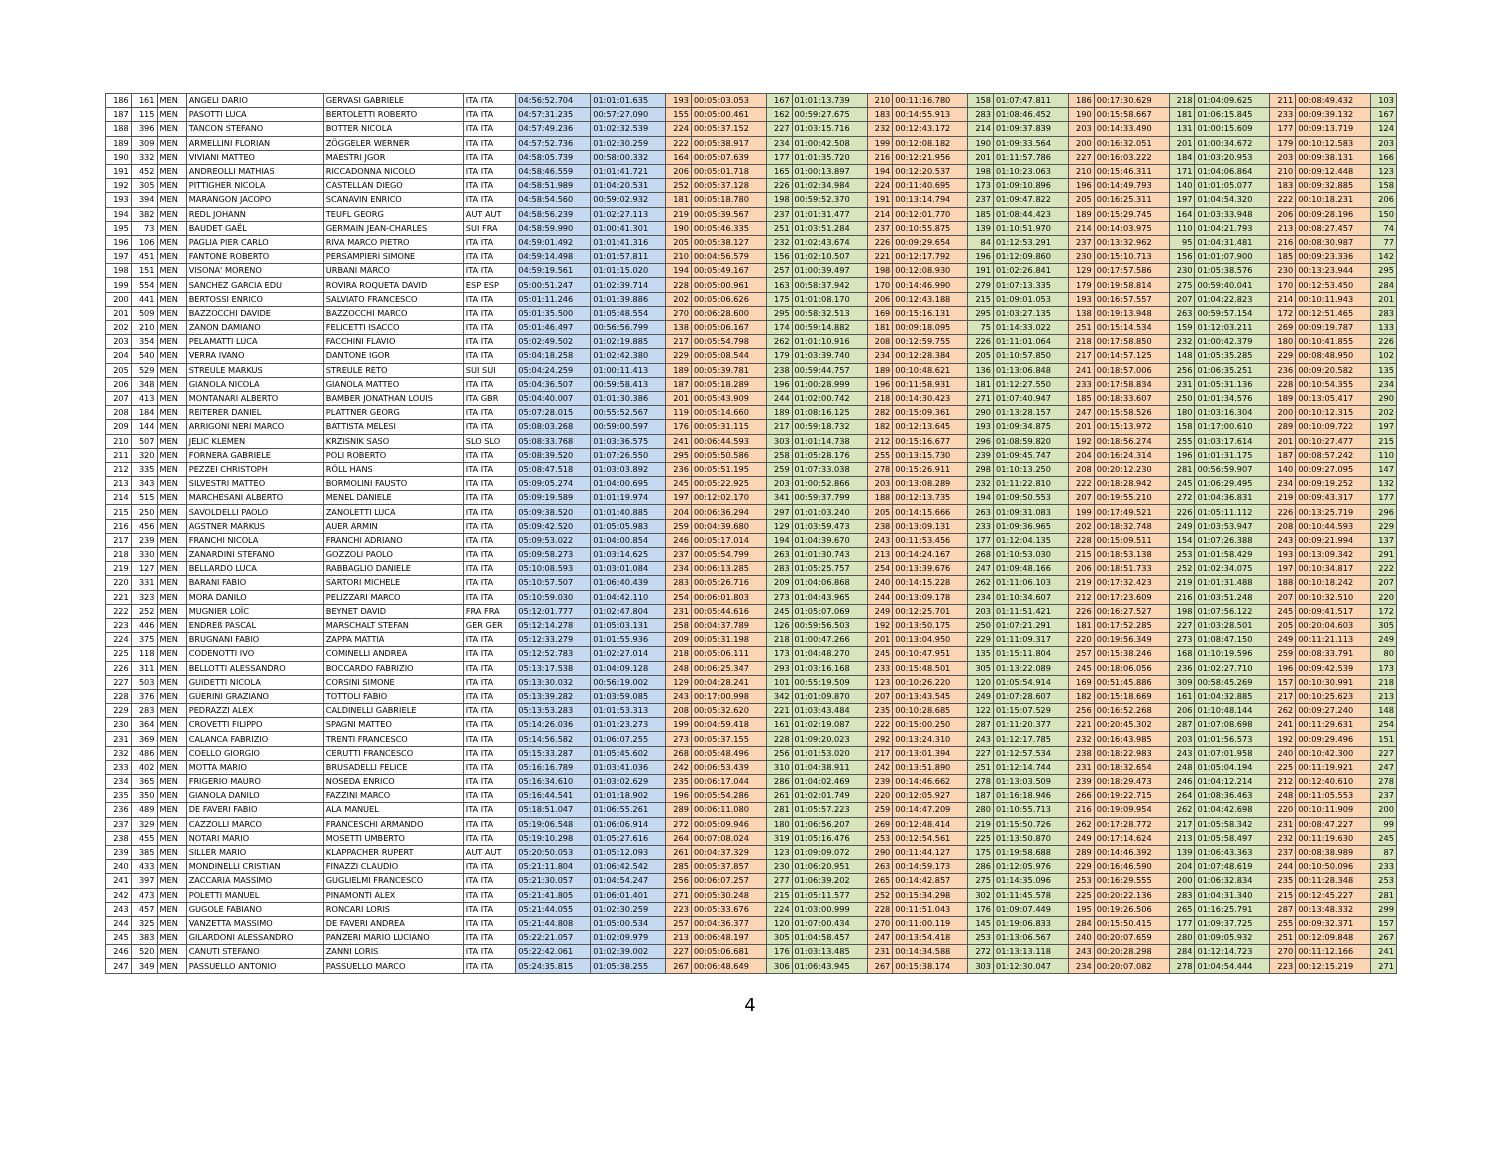| 186 | 161 | MEN | ANGELI DARIO | GERVASI GABRIELE | ITA ITA | 04:56:52.704 | 01:01:01.635 | 193 | 00:05:03.053 | 167 | 01:01:13.739 | 210 | 00:11:16.780 | 158 | 01:07:47.811 | 186 | 00:17:30.629 | 218 | 01:04:09.625 | 211 | 00:08:49.432 | 103 |
| 187 | 115 | MEN | PASOTTI LUCA | BERTOLETTI ROBERTO | ITA ITA | 04:57:31.235 | 00:57:27.090 | 155 | 00:05:00.461 | 162 | 00:59:27.675 | 183 | 00:14:55.913 | 283 | 01:08:46.452 | 190 | 00:15:58.667 | 181 | 01:06:15.845 | 233 | 00:09:39.132 | 167 |
| 188 | 396 | MEN | TANCON STEFANO | BOTTER NICOLA | ITA ITA | 04:57:49.236 | 01:02:32.539 | 224 | 00:05:37.152 | 227 | 01:03:15.716 | 232 | 00:12:43.172 | 214 | 01:09:37.839 | 203 | 00:14:33.490 | 131 | 01:00:15.609 | 177 | 00:09:13.719 | 124 |
| 189 | 309 | MEN | ARMELLINI FLORIAN | ZÖGGELER WERNER | ITA ITA | 04:57:52.736 | 01:02:30.259 | 222 | 00:05:38.917 | 234 | 01:00:42.508 | 199 | 00:12:08.182 | 190 | 01:09:33.564 | 200 | 00:16:32.051 | 201 | 01:00:34.672 | 179 | 00:10:12.583 | 203 |
| 190 | 332 | MEN | VIVIANI MATTEO | MAESTRI JGOR | ITA ITA | 04:58:05.739 | 00:58:00.332 | 164 | 00:05:07.639 | 177 | 01:01:35.720 | 216 | 00:12:21.956 | 201 | 01:11:57.786 | 227 | 00:16:03.222 | 184 | 01:03:20.953 | 203 | 00:09:38.131 | 166 |
| 191 | 452 | MEN | ANDREOLLI MATHIAS | RICCADONNA NICOLO | ITA ITA | 04:58:46.559 | 01:01:41.721 | 206 | 00:05:01.718 | 165 | 01:00:13.897 | 194 | 00:12:20.537 | 198 | 01:10:23.063 | 210 | 00:15:46.311 | 171 | 01:04:06.864 | 210 | 00:09:12.448 | 123 |
| 192 | 305 | MEN | PITTIGHER NICOLA | CASTELLAN DIEGO | ITA ITA | 04:58:51.989 | 01:04:20.531 | 252 | 00:05:37.128 | 226 | 01:02:34.984 | 224 | 00:11:40.695 | 173 | 01:09:10.896 | 196 | 00:14:49.793 | 140 | 01:01:05.077 | 183 | 00:09:32.885 | 158 |
| 193 | 394 | MEN | MARANGON JACOPO | SCANAVIN ENRICO | ITA ITA | 04:58:54.560 | 00:59:02.932 | 181 | 00:05:18.780 | 198 | 00:59:52.370 | 191 | 00:13:14.794 | 237 | 01:09:47.822 | 205 | 00:16:25.311 | 197 | 01:04:54.320 | 222 | 00:10:18.231 | 206 |
| 194 | 382 | MEN | REDL JOHANN | TEUFL GEORG | AUT AUT | 04:58:56.239 | 01:02:27.113 | 219 | 00:05:39.567 | 237 | 01:01:31.477 | 214 | 00:12:01.770 | 185 | 01:08:44.423 | 189 | 00:15:29.745 | 164 | 01:03:33.948 | 206 | 00:09:28.196 | 150 |
| 195 | 73 | MEN | BAUDET GAËL | GERMAIN JEAN-CHARLES | SUI FRA | 04:58:59.990 | 01:00:41.301 | 190 | 00:05:46.335 | 251 | 01:03:51.284 | 237 | 00:10:55.875 | 139 | 01:10:51.970 | 214 | 00:14:03.975 | 110 | 01:04:21.793 | 213 | 00:08:27.457 | 74 |
| 196 | 106 | MEN | PAGLIA PIER CARLO | RIVA MARCO PIETRO | ITA ITA | 04:59:01.492 | 01:01:41.316 | 205 | 00:05:38.127 | 232 | 01:02:43.674 | 226 | 00:09:29.654 | 84 | 01:12:53.291 | 237 | 00:13:32.962 | 95 | 01:04:31.481 | 216 | 00:08:30.987 | 77 |
| 197 | 451 | MEN | FANTONE ROBERTO | PERSAMPIERI SIMONE | ITA ITA | 04:59:14.498 | 01:01:57.811 | 210 | 00:04:56.579 | 156 | 01:02:10.507 | 221 | 00:12:17.792 | 196 | 01:12:09.860 | 230 | 00:15:10.713 | 156 | 01:01:07.900 | 185 | 00:09:23.336 | 142 |
| 198 | 151 | MEN | VISONA' MORENO | URBANI MARCO | ITA ITA | 04:59:19.561 | 01:01:15.020 | 194 | 00:05:49.167 | 257 | 01:00:39.497 | 198 | 00:12:08.930 | 191 | 01:02:26.841 | 129 | 00:17:57.586 | 230 | 01:05:38.576 | 230 | 00:13:23.944 | 295 |
| 199 | 554 | MEN | SANCHEZ GARCIA EDU | ROVIRA ROQUETA DAVID | ESP ESP | 05:00:51.247 | 01:02:39.714 | 228 | 00:05:00.961 | 163 | 00:58:37.942 | 170 | 00:14:46.990 | 279 | 01:07:13.335 | 179 | 00:19:58.814 | 275 | 00:59:40.041 | 170 | 00:12:53.450 | 284 |
| 200 | 441 | MEN | BERTOSSI ENRICO | SALVIATO FRANCESCO | ITA ITA | 05:01:11.246 | 01:01:39.886 | 202 | 00:05:06.626 | 175 | 01:01:08.170 | 206 | 00:12:43.188 | 215 | 01:09:01.053 | 193 | 00:16:57.557 | 207 | 01:04:22.823 | 214 | 00:10:11.943 | 201 |
| 201 | 509 | MEN | BAZZOCCHI DAVIDE | BAZZOCCHI MARCO | ITA ITA | 05:01:35.500 | 01:05:48.554 | 270 | 00:06:28.600 | 295 | 00:58:32.513 | 169 | 00:15:16.131 | 295 | 01:03:27.135 | 138 | 00:19:13.948 | 263 | 00:59:57.154 | 172 | 00:12:51.465 | 283 |
| 202 | 210 | MEN | ZANON DAMIANO | FELICETTI ISACCO | ITA ITA | 05:01:46.497 | 00:56:56.799 | 138 | 00:05:06.167 | 174 | 00:59:14.882 | 181 | 00:09:18.095 | 75 | 01:14:33.022 | 251 | 00:15:14.534 | 159 | 01:12:03.211 | 269 | 00:09:19.787 | 133 |
| 203 | 354 | MEN | PELAMATTI LUCA | FACCHINI FLAVIO | ITA ITA | 05:02:49.502 | 01:02:19.885 | 217 | 00:05:54.798 | 262 | 01:01:10.916 | 208 | 00:12:59.755 | 226 | 01:11:01.064 | 218 | 00:17:58.850 | 232 | 01:00:42.379 | 180 | 00:10:41.855 | 226 |
| 204 | 540 | MEN | VERRA IVANO | DANTONE IGOR | ITA ITA | 05:04:18.258 | 01:02:42.380 | 229 | 00:05:08.544 | 179 | 01:03:39.740 | 234 | 00:12:28.384 | 205 | 01:10:57.850 | 217 | 00:14:57.125 | 148 | 01:05:35.285 | 229 | 00:08:48.950 | 102 |
| 205 | 529 | MEN | STREULE MARKUS | STREULE RETO | SUI SUI | 05:04:24.259 | 01:00:11.413 | 189 | 00:05:39.781 | 238 | 00:59:44.757 | 189 | 00:10:48.621 | 136 | 01:13:06.848 | 241 | 00:18:57.006 | 256 | 01:06:35.251 | 236 | 00:09:20.582 | 135 |
| 206 | 348 | MEN | GIANOLA NICOLA | GIANOLA MATTEO | ITA ITA | 05:04:36.507 | 00:59:58.413 | 187 | 00:05:18.289 | 196 | 01:00:28.999 | 196 | 00:11:58.931 | 181 | 01:12:27.550 | 233 | 00:17:58.834 | 231 | 01:05:31.136 | 228 | 00:10:54.355 | 234 |
| 207 | 413 | MEN | MONTANARI ALBERTO | BAMBER JONATHAN LOUIS | ITA GBR | 05:04:40.007 | 01:01:30.386 | 201 | 00:05:43.909 | 244 | 01:02:00.742 | 218 | 00:14:30.423 | 271 | 01:07:40.947 | 185 | 00:18:33.607 | 250 | 01:01:34.576 | 189 | 00:13:05.417 | 290 |
| 208 | 184 | MEN | REITERER DANIEL | PLATTNER GEORG | ITA ITA | 05:07:28.015 | 00:55:52.567 | 119 | 00:05:14.660 | 189 | 01:08:16.125 | 282 | 00:15:09.361 | 290 | 01:13:28.157 | 247 | 00:15:58.526 | 180 | 01:03:16.304 | 200 | 00:10:12.315 | 202 |
| 209 | 144 | MEN | ARRIGONI NERI MARCO | BATTISTA MELESI | ITA ITA | 05:08:03.268 | 00:59:00.597 | 176 | 00:05:31.115 | 217 | 00:59:18.732 | 182 | 00:12:13.645 | 193 | 01:09:34.875 | 201 | 00:15:13.972 | 158 | 01:17:00.610 | 289 | 00:10:09.722 | 197 |
| 210 | 507 | MEN | JELIC KLEMEN | KRZISNIK SASO | SLO SLO | 05:08:33.768 | 01:03:36.575 | 241 | 00:06:44.593 | 303 | 01:01:14.738 | 212 | 00:15:16.677 | 296 | 01:08:59.820 | 192 | 00:18:56.274 | 255 | 01:03:17.614 | 201 | 00:10:27.477 | 215 |
| 211 | 320 | MEN | FORNERA GABRIELE | POLI ROBERTO | ITA ITA | 05:08:39.520 | 01:07:26.550 | 295 | 00:05:50.586 | 258 | 01:05:28.176 | 255 | 00:13:15.730 | 239 | 01:09:45.747 | 204 | 00:16:24.314 | 196 | 01:01:31.175 | 187 | 00:08:57.242 | 110 |
| 212 | 335 | MEN | PEZZEI CHRISTOPH | RÖLL HANS | ITA ITA | 05:08:47.518 | 01:03:03.892 | 236 | 00:05:51.195 | 259 | 01:07:33.038 | 278 | 00:15:26.911 | 298 | 01:10:13.250 | 208 | 00:20:12.230 | 281 | 00:56:59.907 | 140 | 00:09:27.095 | 147 |
| 213 | 343 | MEN | SILVESTRI MATTEO | BORMOLINI FAUSTO | ITA ITA | 05:09:05.274 | 01:04:00.695 | 245 | 00:05:22.925 | 203 | 01:00:52.866 | 203 | 00:13:08.289 | 232 | 01:11:22.810 | 222 | 00:18:28.942 | 245 | 01:06:29.495 | 234 | 00:09:19.252 | 132 |
| 214 | 515 | MEN | MARCHESANI ALBERTO | MENEL DANIELE | ITA ITA | 05:09:19.589 | 01:01:19.974 | 197 | 00:12:02.170 | 341 | 00:59:37.799 | 188 | 00:12:13.735 | 194 | 01:09:50.553 | 207 | 00:19:55.210 | 272 | 01:04:36.831 | 219 | 00:09:43.317 | 177 |
| 215 | 250 | MEN | SAVOLDELLI PAOLO | ZANOLETTI LUCA | ITA ITA | 05:09:38.520 | 01:01:40.885 | 204 | 00:06:36.294 | 297 | 01:01:03.240 | 205 | 00:14:15.666 | 263 | 01:09:31.083 | 199 | 00:17:49.521 | 226 | 01:05:11.112 | 226 | 00:13:25.719 | 296 |
| 216 | 456 | MEN | AGSTNER MARKUS | AUER ARMIN | ITA ITA | 05:09:42.520 | 01:05:05.983 | 259 | 00:04:39.680 | 129 | 01:03:59.473 | 238 | 00:13:09.131 | 233 | 01:09:36.965 | 202 | 00:18:32.748 | 249 | 01:03:53.947 | 208 | 00:10:44.593 | 229 |
| 217 | 239 | MEN | FRANCHI NICOLA | FRANCHI ADRIANO | ITA ITA | 05:09:53.022 | 01:04:00.854 | 246 | 00:05:17.014 | 194 | 01:04:39.670 | 243 | 00:11:53.456 | 177 | 01:12:04.135 | 228 | 00:15:09.511 | 154 | 01:07:26.388 | 243 | 00:09:21.994 | 137 |
| 218 | 330 | MEN | ZANARDINI STEFANO | GOZZOLI PAOLO | ITA ITA | 05:09:58.273 | 01:03:14.625 | 237 | 00:05:54.799 | 263 | 01:01:30.743 | 213 | 00:14:24.167 | 268 | 01:10:53.030 | 215 | 00:18:53.138 | 253 | 01:01:58.429 | 193 | 00:13:09.342 | 291 |
| 219 | 127 | MEN | BELLARDO LUCA | RABBAGLIO DANIELE | ITA ITA | 05:10:08.593 | 01:03:01.084 | 234 | 00:06:13.285 | 283 | 01:05:25.757 | 254 | 00:13:39.676 | 247 | 01:09:48.166 | 206 | 00:18:51.733 | 252 | 01:02:34.075 | 197 | 00:10:34.817 | 222 |
| 220 | 331 | MEN | BARANI FABIO | SARTORI MICHELE | ITA ITA | 05:10:57.507 | 01:06:40.439 | 283 | 00:05:26.716 | 209 | 01:04:06.868 | 240 | 00:14:15.228 | 262 | 01:11:06.103 | 219 | 00:17:32.423 | 219 | 01:01:31.488 | 188 | 00:10:18.242 | 207 |
| 221 | 323 | MEN | MORA DANILO | PELIZZARI MARCO | ITA ITA | 05:10:59.030 | 01:04:42.110 | 254 | 00:06:01.803 | 273 | 01:04:43.965 | 244 | 00:13:09.178 | 234 | 01:10:34.607 | 212 | 00:17:23.609 | 216 | 01:03:51.248 | 207 | 00:10:32.510 | 220 |
| 222 | 252 | MEN | MUGNIER LOÏC | BEYNET DAVID | FRA FRA | 05:12:01.777 | 01:02:47.804 | 231 | 00:05:44.616 | 245 | 01:05:07.069 | 249 | 00:12:25.701 | 203 | 01:11:51.421 | 226 | 00:16:27.527 | 198 | 01:07:56.122 | 245 | 00:09:41.517 | 172 |
| 223 | 446 | MEN | ENDREß PASCAL | MARSCHALT STEFAN | GER GER | 05:12:14.278 | 01:05:03.131 | 258 | 00:04:37.789 | 126 | 00:59:56.503 | 192 | 00:13:50.175 | 250 | 01:07:21.291 | 181 | 00:17:52.285 | 227 | 01:03:28.501 | 205 | 00:20:04.603 | 305 |
| 224 | 375 | MEN | BRUGNANI FABIO | ZAPPA MATTIA | ITA ITA | 05:12:33.279 | 01:01:55.936 | 209 | 00:05:31.198 | 218 | 01:00:47.266 | 201 | 00:13:04.950 | 229 | 01:11:09.317 | 220 | 00:19:56.349 | 273 | 01:08:47.150 | 249 | 00:11:21.113 | 249 |
| 225 | 118 | MEN | CODENOTTI IVO | COMINELLI ANDREA | ITA ITA | 05:12:52.783 | 01:02:27.014 | 218 | 00:05:06.111 | 173 | 01:04:48.270 | 245 | 00:10:47.951 | 135 | 01:15:11.804 | 257 | 00:15:38.246 | 168 | 01:10:19.596 | 259 | 00:08:33.791 | 80 |
| 226 | 311 | MEN | BELLOTTI ALESSANDRO | BOCCARDO FABRIZIO | ITA ITA | 05:13:17.538 | 01:04:09.128 | 248 | 00:06:25.347 | 293 | 01:03:16.168 | 233 | 00:15:48.501 | 305 | 01:13:22.089 | 245 | 00:18:06.056 | 236 | 01:02:27.710 | 196 | 00:09:42.539 | 173 |
| 227 | 503 | MEN | GUIDETTI NICOLA | CORSINI SIMONE | ITA ITA | 05:13:30.032 | 00:56:19.002 | 129 | 00:04:28.241 | 101 | 00:55:19.509 | 123 | 00:10:26.220 | 120 | 01:05:54.914 | 169 | 00:51:45.886 | 309 | 00:58:45.269 | 157 | 00:10:30.991 | 218 |
| 228 | 376 | MEN | GUERINI GRAZIANO | TOTTOLI FABIO | ITA ITA | 05:13:39.282 | 01:03:59.085 | 243 | 00:17:00.998 | 342 | 01:01:09.870 | 207 | 00:13:43.545 | 249 | 01:07:28.607 | 182 | 00:15:18.669 | 161 | 01:04:32.885 | 217 | 00:10:25.623 | 213 |
| 229 | 283 | MEN | PEDRAZZI ALEX | CALDINELLI GABRIELE | ITA ITA | 05:13:53.283 | 01:01:53.313 | 208 | 00:05:32.620 | 221 | 01:03:43.484 | 235 | 00:10:28.685 | 122 | 01:15:07.529 | 256 | 00:16:52.268 | 206 | 01:10:48.144 | 262 | 00:09:27.240 | 148 |
| 230 | 364 | MEN | CROVETTI FILIPPO | SPAGNI MATTEO | ITA ITA | 05:14:26.036 | 01:01:23.273 | 199 | 00:04:59.418 | 161 | 01:02:19.087 | 222 | 00:15:00.250 | 287 | 01:11:20.377 | 221 | 00:20:45.302 | 287 | 01:07:08.698 | 241 | 00:11:29.631 | 254 |
| 231 | 369 | MEN | CALANCA FABRIZIO | TRENTI FRANCESCO | ITA ITA | 05:14:56.582 | 01:06:07.255 | 273 | 00:05:37.155 | 228 | 01:09:20.023 | 292 | 00:13:24.310 | 243 | 01:12:17.785 | 232 | 00:16:43.985 | 203 | 01:01:56.573 | 192 | 00:09:29.496 | 151 |
| 232 | 486 | MEN | COELLO GIORGIO | CERUTTI FRANCESCO | ITA ITA | 05:15:33.287 | 01:05:45.602 | 268 | 00:05:48.496 | 256 | 01:01:53.020 | 217 | 00:13:01.394 | 227 | 01:12:57.534 | 238 | 00:18:22.983 | 243 | 01:07:01.958 | 240 | 00:10:42.300 | 227 |
| 233 | 402 | MEN | MOTTA MARIO | BRUSADELLI FELICE | ITA ITA | 05:16:16.789 | 01:03:41.036 | 242 | 00:06:53.439 | 310 | 01:04:38.911 | 242 | 00:13:51.890 | 251 | 01:12:14.744 | 231 | 00:18:32.654 | 248 | 01:05:04.194 | 225 | 00:11:19.921 | 247 |
| 234 | 365 | MEN | FRIGERIO MAURO | NOSEDA ENRICO | ITA ITA | 05:16:34.610 | 01:03:02.629 | 235 | 00:06:17.044 | 286 | 01:04:02.469 | 239 | 00:14:46.662 | 278 | 01:13:03.509 | 239 | 00:18:29.473 | 246 | 01:04:12.214 | 212 | 00:12:40.610 | 278 |
| 235 | 350 | MEN | GIANOLA DANILO | FAZZINI MARCO | ITA ITA | 05:16:44.541 | 01:01:18.902 | 196 | 00:05:54.286 | 261 | 01:02:01.749 | 220 | 00:12:05.927 | 187 | 01:16:18.946 | 266 | 00:19:22.715 | 264 | 01:08:36.463 | 248 | 00:11:05.553 | 237 |
| 236 | 489 | MEN | DE FAVERI FABIO | ALA MANUEL | ITA ITA | 05:18:51.047 | 01:06:55.261 | 289 | 00:06:11.080 | 281 | 01:05:57.223 | 259 | 00:14:47.209 | 280 | 01:10:55.713 | 216 | 00:19:09.954 | 262 | 01:04:42.698 | 220 | 00:10:11.909 | 200 |
| 237 | 329 | MEN | CAZZOLLI MARCO | FRANCESCHI ARMANDO | ITA ITA | 05:19:06.548 | 01:06:06.914 | 272 | 00:05:09.946 | 180 | 01:06:56.207 | 269 | 00:12:48.414 | 219 | 01:15:50.726 | 262 | 00:17:28.772 | 217 | 01:05:58.342 | 231 | 00:08:47.227 | 99 |
| 238 | 455 | MEN | NOTARI MARIO | MOSETTI UMBERTO | ITA ITA | 05:19:10.298 | 01:05:27.616 | 264 | 00:07:08.024 | 319 | 01:05:16.476 | 253 | 00:12:54.561 | 225 | 01:13:50.870 | 249 | 00:17:14.624 | 213 | 01:05:58.497 | 232 | 00:11:19.630 | 245 |
| 239 | 385 | MEN | SILLER MARIO | KLAPPACHER RUPERT | AUT AUT | 05:20:50.053 | 01:05:12.093 | 261 | 00:04:37.329 | 123 | 01:09:09.072 | 290 | 00:11:44.127 | 175 | 01:19:58.688 | 289 | 00:14:46.392 | 139 | 01:06:43.363 | 237 | 00:08:38.989 | 87 |
| 240 | 433 | MEN | MONDINELLI CRISTIAN | FINAZZI CLAUDIO | ITA ITA | 05:21:11.804 | 01:06:42.542 | 285 | 00:05:37.857 | 230 | 01:06:20.951 | 263 | 00:14:59.173 | 286 | 01:12:05.976 | 229 | 00:16:46.590 | 204 | 01:07:48.619 | 244 | 00:10:50.096 | 233 |
| 241 | 397 | MEN | ZACCARIA MASSIMO | GUGLIELMI FRANCESCO | ITA ITA | 05:21:30.057 | 01:04:54.247 | 256 | 00:06:07.257 | 277 | 01:06:39.202 | 265 | 00:14:42.857 | 275 | 01:14:35.096 | 253 | 00:16:29.555 | 200 | 01:06:32.834 | 235 | 00:11:28.348 | 253 |
| 242 | 473 | MEN | POLETTI MANUEL | PINAMONTI ALEX | ITA ITA | 05:21:41.805 | 01:06:01.401 | 271 | 00:05:30.248 | 215 | 01:05:11.577 | 252 | 00:15:34.298 | 302 | 01:11:45.578 | 225 | 00:20:22.136 | 283 | 01:04:31.340 | 215 | 00:12:45.227 | 281 |
| 243 | 457 | MEN | GUGOLE FABIANO | RONCARI LORIS | ITA ITA | 05:21:44.055 | 01:02:30.259 | 223 | 00:05:33.676 | 224 | 01:03:00.999 | 228 | 00:11:51.043 | 176 | 01:09:07.449 | 195 | 00:19:26.506 | 265 | 01:16:25.791 | 287 | 00:13:48.332 | 299 |
| 244 | 325 | MEN | VANZETTA MASSIMO | DE FAVERI ANDREA | ITA ITA | 05:21:44.808 | 01:05:00.534 | 257 | 00:04:36.377 | 120 | 01:07:00.434 | 270 | 00:11:00.119 | 145 | 01:19:06.833 | 284 | 00:15:50.415 | 177 | 01:09:37.725 | 255 | 00:09:32.371 | 157 |
| 245 | 383 | MEN | GILARDONI ALESSANDRO | PANZERI MARIO LUCIANO | ITA ITA | 05:22:21.057 | 01:02:09.979 | 213 | 00:06:48.197 | 305 | 01:04:58.457 | 247 | 00:13:54.418 | 253 | 01:13:06.567 | 240 | 00:20:07.659 | 280 | 01:09:05.932 | 251 | 00:12:09.848 | 267 |
| 246 | 520 | MEN | CANUTI STEFANO | ZANNI LORIS | ITA ITA | 05:22:42.061 | 01:02:39.002 | 227 | 00:05:06.681 | 176 | 01:03:13.485 | 231 | 00:14:34.588 | 272 | 01:13:13.118 | 243 | 00:20:28.298 | 284 | 01:12:14.723 | 270 | 00:11:12.166 | 241 |
| 247 | 349 | MEN | PASSUELLO ANTONIO | PASSUELLO MARCO | ITA ITA | 05:24:35.815 | 01:05:38.255 | 267 | 00:06:48.649 | 306 | 01:06:43.945 | 267 | 00:15:38.174 | 303 | 01:12:30.047 | 234 | 00:20:07.082 | 278 | 01:04:54.444 | 223 | 00:12:15.219 | 271 |
4